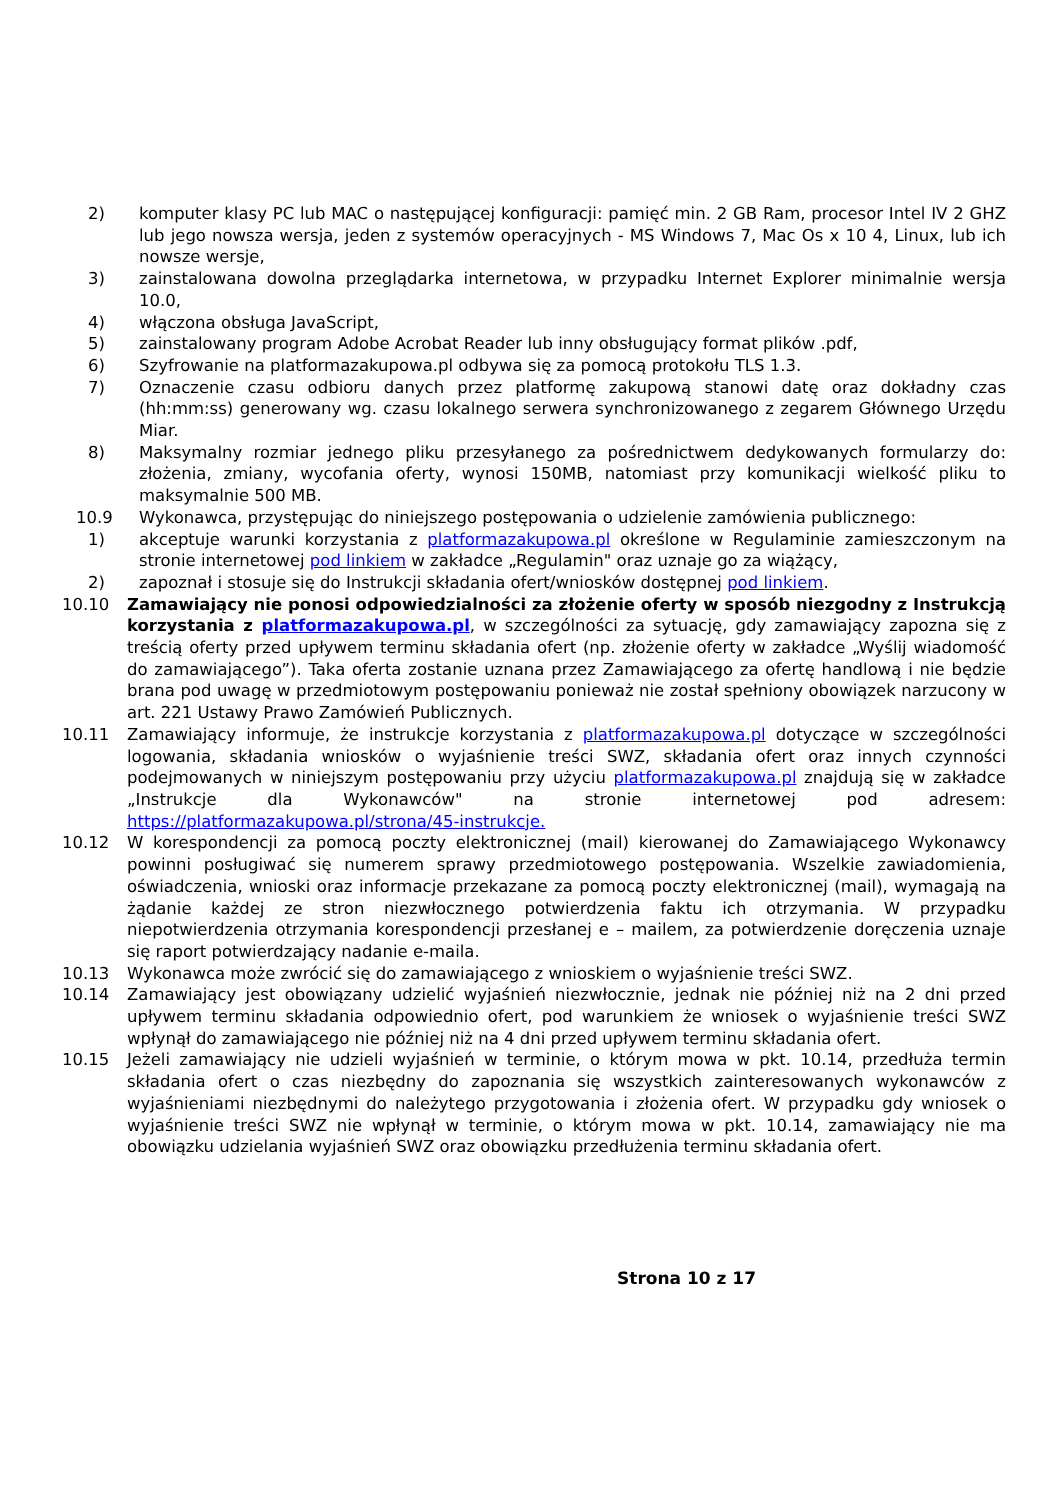2) komputer klasy PC lub MAC o następującej konfiguracji: pamięć min. 2 GB Ram, procesor Intel IV 2 GHZ lub jego nowsza wersja, jeden z systemów operacyjnych - MS Windows 7, Mac Os x 10 4, Linux, lub ich nowsze wersje,
3) zainstalowana dowolna przeglądarka internetowa, w przypadku Internet Explorer minimalnie wersja 10.0,
4) włączona obsługa JavaScript,
5) zainstalowany program Adobe Acrobat Reader lub inny obsługujący format plików .pdf,
6) Szyfrowanie na platformazakupowa.pl odbywa się za pomocą protokołu TLS 1.3.
7) Oznaczenie czasu odbioru danych przez platformę zakupową stanowi datę oraz dokładny czas (hh:mm:ss) generowany wg. czasu lokalnego serwera synchronizowanego z zegarem Głównego Urzędu Miar.
8) Maksymalny rozmiar jednego pliku przesyłanego za pośrednictwem dedykowanych formularzy do: złożenia, zmiany, wycofania oferty, wynosi 150MB, natomiast przy komunikacji wielkość pliku to maksymalnie 500 MB.
10.9 Wykonawca, przystępując do niniejszego postępowania o udzielenie zamówienia publicznego:
1) akceptuje warunki korzystania z platformazakupowa.pl określone w Regulaminie zamieszczonym na stronie internetowej pod linkiem w zakładce „Regulamin" oraz uznaje go za wiążący,
2) zapoznał i stosuje się do Instrukcji składania ofert/wniosków dostępnej pod linkiem.
10.10 Zamawiający nie ponosi odpowiedzialności za złożenie oferty w sposób niezgodny z Instrukcją korzystania z platformazakupowa.pl, w szczególności za sytuację, gdy zamawiający zapozna się z treścią oferty przed upływem terminu składania ofert (np. złożenie oferty w zakładce „Wyślij wiadomość do zamawiającego”). Taka oferta zostanie uznana przez Zamawiającego za ofertę handlową i nie będzie brana pod uwagę w przedmiotowym postępowaniu ponieważ nie został spełniony obowiązek narzucony w art. 221 Ustawy Prawo Zamówień Publicznych.
10.11 Zamawiający informuje, że instrukcje korzystania z platformazakupowa.pl dotyczące w szczególności logowania, składania wniosków o wyjaśnienie treści SWZ, składania ofert oraz innych czynności podejmowanych w niniejszym postępowaniu przy użyciu platformazakupowa.pl znajdują się w zakładce „Instrukcje dla Wykonawców" na stronie internetowej pod adresem: https://platformazakupowa.pl/strona/45-instrukcje.
10.12 W korespondencji za pomocą poczty elektronicznej (mail) kierowanej do Zamawiającego Wykonawcy powinni posługiwać się numerem sprawy przedmiotowego postępowania. Wszelkie zawiadomienia, oświadczenia, wnioski oraz informacje przekazane za pomocą poczty elektronicznej (mail), wymagają na żądanie każdej ze stron niezwłocznego potwierdzenia faktu ich otrzymania. W przypadku niepotwierdzenia otrzymania korespondencji przesłanej e – mailem, za potwierdzenie doręczenia uznaje się raport potwierdzający nadanie e-maila.
10.13 Wykonawca może zwrócić się do zamawiającego z wnioskiem o wyjaśnienie treści SWZ.
10.14 Zamawiający jest obowiązany udzielić wyjaśnień niezwłocznie, jednak nie później niż na 2 dni przed upływem terminu składania odpowiednio ofert, pod warunkiem że wniosek o wyjaśnienie treści SWZ wpłynął do zamawiającego nie później niż na 4 dni przed upływem terminu składania ofert.
10.15 Jeżeli zamawiający nie udzieli wyjaśnień w terminie, o którym mowa w pkt. 10.14, przedłuża termin składania ofert o czas niezbędny do zapoznania się wszystkich zainteresowanych wykonawców z wyjaśnieniami niezbędnymi do należytego przygotowania i złożenia ofert. W przypadku gdy wniosek o wyjaśnienie treści SWZ nie wpłynął w terminie, o którym mowa w pkt. 10.14, zamawiający nie ma obowiązku udzielania wyjaśnień SWZ oraz obowiązku przedłużenia terminu składania ofert.
Strona 10 z 17